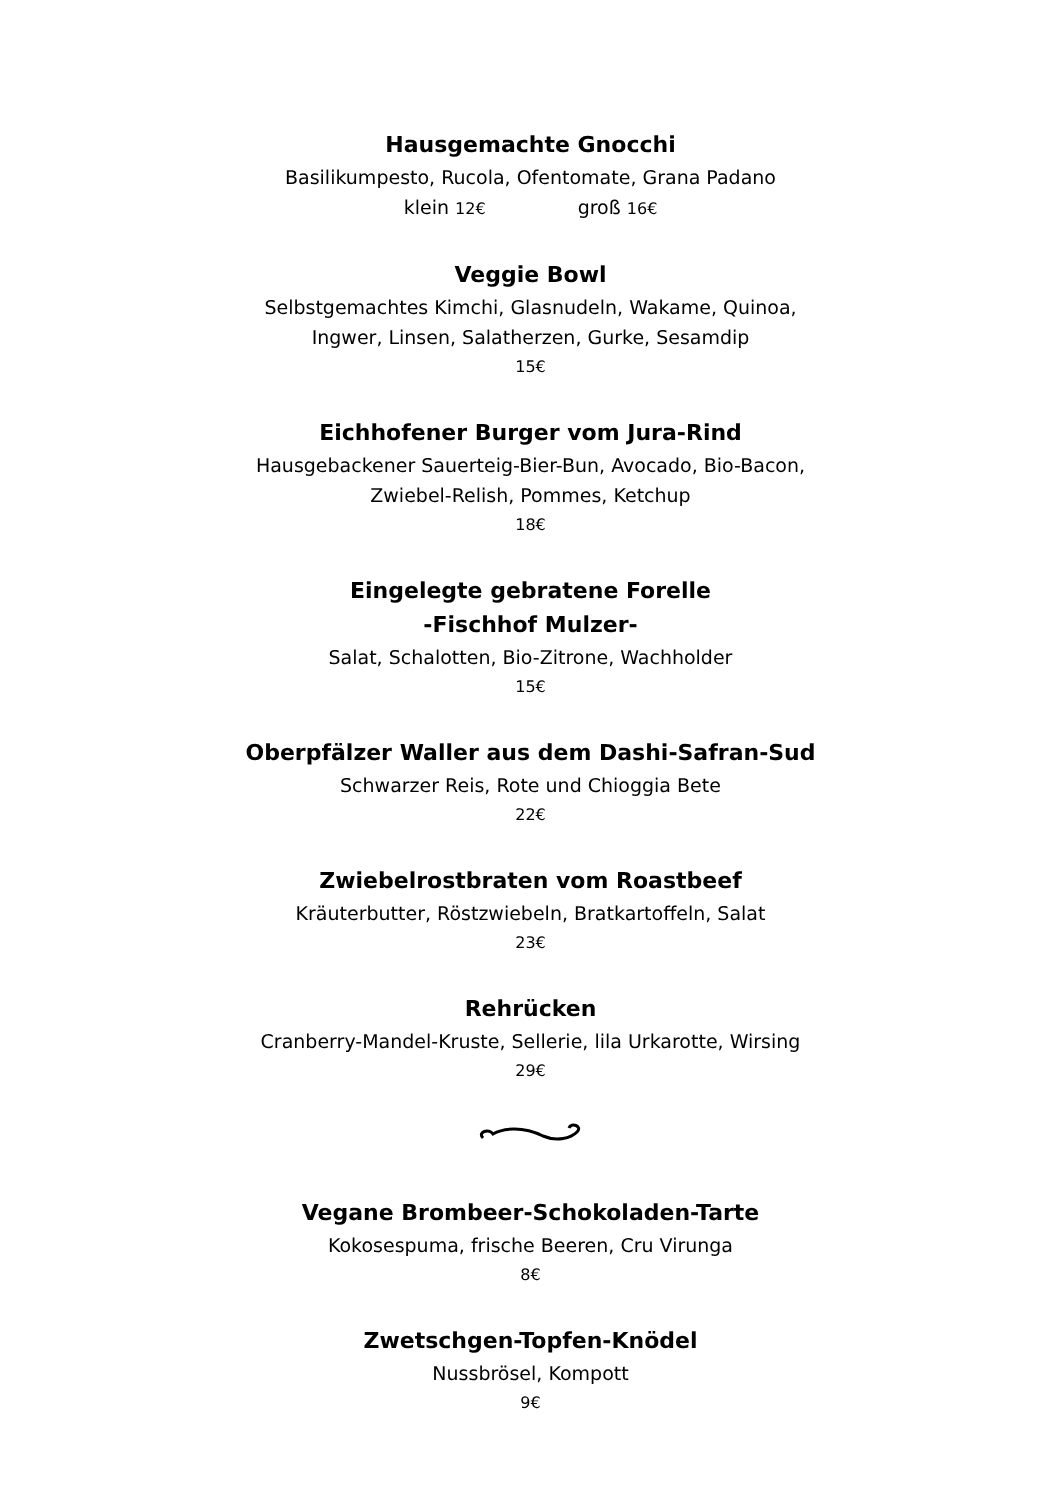Hausgemachte Gnocchi
Basilikumpesto, Rucola, Ofentomate, Grana Padano
klein 12€ groß 16€
Veggie Bowl
Selbstgemachtes Kimchi, Glasnudeln, Wakame, Quinoa,
Ingwer, Linsen, Salatherzen, Gurke, Sesamdip
15€
Eichhofener Burger vom Jura-Rind
Hausgebackener Sauerteig-Bier-Bun, Avocado, Bio-Bacon,
Zwiebel-Relish, Pommes, Ketchup
18€
Eingelegte gebratene Forelle
-Fischhof Mulzer-
Salat, Schalotten, Bio-Zitrone, Wachholder
15€
Oberpfälzer Waller aus dem Dashi-Safran-Sud
Schwarzer Reis, Rote und Chioggia Bete
22€
Zwiebelrostbraten vom Roastbeef
Kräuterbutter, Röstzwiebeln, Bratkartoffeln, Salat
23€
Rehrücken
Cranberry-Mandel-Kruste, Sellerie, lila Urkarotte, Wirsing
29€
Vegane Brombeer-Schokoladen-Tarte
Kokosespuma, frische Beeren, Cru Virunga
8€
Zwetschgen-Topfen-Knödel
Nussbrösel, Kompott
9€